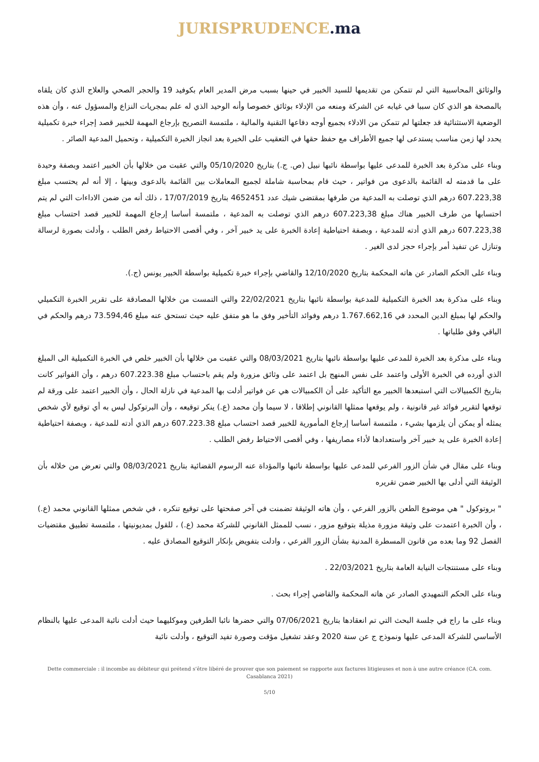JURISPRUDENCE.ma
والوثائق المحاسبية التي لم تتمكن من تقديمها للسيد الخبير في حينها بسبب مرض المدير العام بكوفيد 19 والحجر الصحي والعلاج الذي كان يلقاه بالمصحة هو الذي كان سببا في غيابه عن الشركة ومنعه من الإدلاء بوثائق خصوصا وأنه الوحيد الذي له علم بمجريات النزاع والمسؤول عنه ، وأن هذه الوضعية الاستثنائية قد جعلتها لم تتمكن من الادلاء بجميع أوجه دفاعها التقنية والمالية ، ملتمسة التصريح بإرجاع المهمة للخبير قصد إجراء خبرة تكميلية يحدد لها زمن مناسب يستدعى لها جميع الأطراف مع حفظ حقها في التعقيب على الخبرة بعد انجاز الخبرة التكميلية ، وتحميل المدعية الصائر .
وبناء على مذكرة بعد الخبرة للمدعى عليها بواسطة نائبها نبيل (ص. ج.) بتاريخ 05/10/2020 والتي عقبت من خلالها بأن الخبير اعتمد وبصفة وحيدة على ما قدمته له القائمة بالدعوى من فواتير ، حيث قام بمحاسبة شاملة لجميع المعاملات بين القائمة بالدعوى وبينها ، إلا أنه لم يحتسب مبلغ 607.223,38 درهم الذي توصلت به المدعية من طرفها بمقتضى شيك عدد 4652451 بتاريخ 17/07/2019 ، ذلك أنه من ضمن الاداءات التي لم يتم احتسابها من طرف الخبير هناك مبلغ 607.223,38 درهم الذي توصلت به المدعية ، ملتمسة أساسا إرجاع المهمة للخبير قصد احتساب مبلغ 607.223,38 درهم الذي أدته للمدعية ، وبصفة احتياطية إعادة الخبرة على يد خبير آخر ، وفي أقصى الاحتياط رفض الطلب ، وأدلت بصورة لرسالة وتنازل عن تنفيذ أمر بإجراء حجز لدى الغير .
وبناء على الحكم الصادر عن هاته المحكمة بتاريخ 12/10/2020 والقاضي بإجراء خبرة تكميلية بواسطة الخبير يونس (ج.).
وبناء على مذكرة بعد الخبرة التكميلية للمدعية بواسطة نائبها بتاريخ 22/02/2021 والتي التمست من خلالها المصادقة على تقرير الخبرة التكميلي والحكم لها بمبلغ الدين المحدد في 1.767.662,16 درهم وفوائد التأخير وفق ما هو متفق عليه حيث تستحق عنه مبلغ 73.594,46 درهم والحكم في الباقي وفق طلباتها .
وبناء على مذكرة بعد الخبرة للمدعى عليها بواسطة نائبها بتاريخ 08/03/2021 والتي عقبت من خلالها بأن الخبير خلص في الخبرة التكميلية الى المبلغ الذي أورده في الخبرة الأولى واعتمد على نفس المنهج بل اعتمد على وثائق مزورة ولم يقم باحتساب مبلغ 607.223.38 درهم ، وأن الفواتير كانت بتاريخ الكمبيالات التي استبعدها الخبير مع التأكيد على أن الكمبيالات هي عن فواتير أدلت بها المدعية في نازلة الحال ، وأن الخبير اعتمد على ورقة لم توقعها لتقرير فوائد غير قانونية ، ولم يوقعها ممثلها القانوني إطلاقا ، لا سيما وأن محمد (ع.) ينكر توقيعه ، وأن البرتوكول ليس به أي توقيع لأي شخص يمثله أو يمكن أن يلزمها بشيء ، ملتمسة أساسا إرجاع المأمورية للخبير قصد احتساب مبلغ 607.223.38 درهم الذي أدته للمدعية ، وبصفة احتياطية إعادة الخبرة على يد خبير آخر واستعدادها لأداء مصاريفها ، وفي أقصى الاحتياط رفض الطلب .
وبناء على مقال في شأن الزور الفرعي للمدعى عليها بواسطة نائبها والمؤداة عنه الرسوم القضائية بتاريخ 08/03/2021 والتي تعرض من خلاله بأن الوثيقة التي أدلى بها الخبير ضمن تقريره
" بروتوكول " هي موضوع الطعن بالزور الفرعي ، وأن هاته الوثيقة تضمنت في آخر صفحتها على توقيع تنكره ، في شخص ممثلها القانوني محمد (ع.) ، وأن الخبرة اعتمدت على وثيقة مزورة مذيلة بتوقيع مزور ، نسب للممثل القانوني للشركة محمد (ع.) ، للقول بمديونيتها ، ملتمسة تطبيق مقتضيات الفصل 92 وما بعده من قانون المسطرة المدنية بشأن الزور الفرعي ، وادلت بتفويض بإنكار التوقيع المصادق عليه .
وبناء على مستنتجات النيابة العامة بتاريخ 22/03/2021 .
وبناء على الحكم التمهيدي الصادر عن هاته المحكمة والقاضي إجراء بحث .
وبناء على ما راج في جلسة البحث التي تم انعقادها بتاريخ 07/06/2021 والتي حضرها نائبا الطرفين وموكليهما حيث أدلت نائبة المدعى عليها بالنظام الأساسي للشركة المدعى عليها ونموذج ج عن سنة 2020 وعقد تشغيل مؤقت وصورة تفيد التوقيع ، وأدلت نائبة
Dette commerciale : il incombe au débiteur qui prétend s’être libéré de prouver que son paiement se rapporte aux factures litigieuses et non à une autre créance (CA. com. Casablanca 2021)
5/10